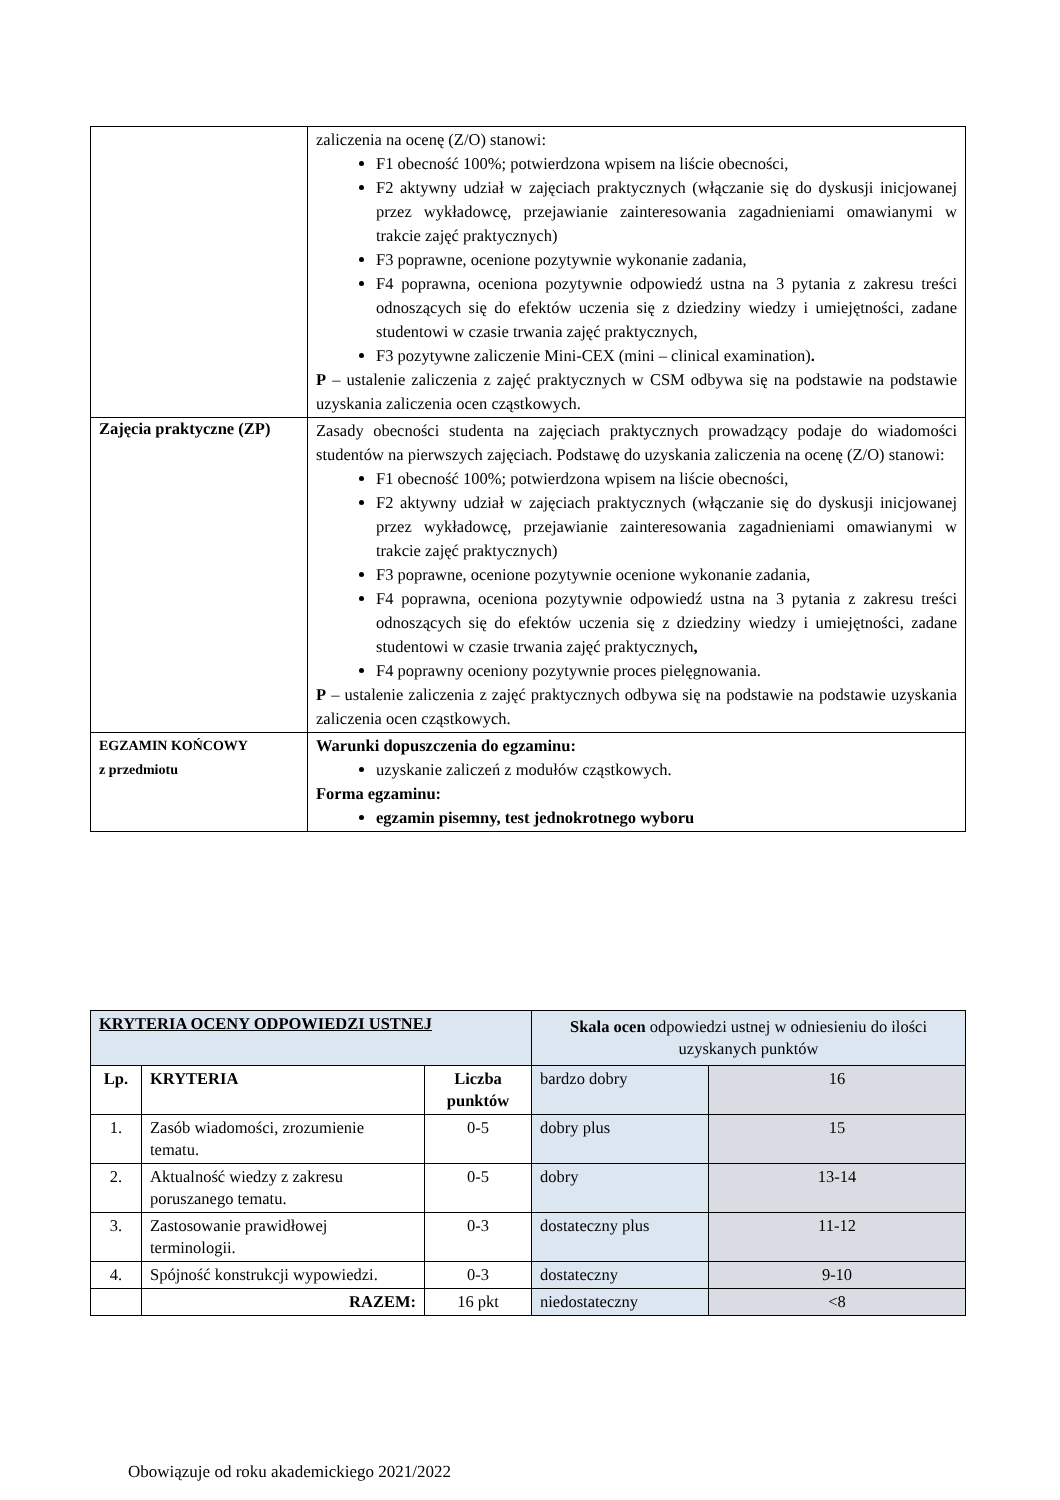| | zaliczenia na ocenę (Z/O) stanowi: F1 obecność 100%; potwierdzona wpisem na liście obecności, F2 aktywny udział w zajęciach praktycznych (włączanie się do dyskusji inicjowanej przez wykładowcę, przejawianie zainteresowania zagadnieniami omawianymi w trakcie zajęć praktycznych) F3 poprawne, ocenione pozytywnie wykonanie zadania, F4 poprawna, oceniona pozytywnie odpowiedź ustna na 3 pytania z zakresu treści odnoszących się do efektów uczenia się z dziedziny wiedzy i umiejętności, zadane studentowi w czasie trwania zajęć praktycznych, F3 pozytywne zaliczenie Mini-CEX (mini – clinical examination) . P – ustalenie zaliczenia z zajęć praktycznych w CSM odbywa się na podstawie na podstawie uzyskania zaliczenia ocen cząstkowych. |
| Zajęcia praktyczne (ZP) | Zasady obecności studenta na zajęciach praktycznych prowadzący podaje do wiadomości studentów na pierwszych zajęciach. Podstawę do uzyskania zaliczenia na ocenę (Z/O) stanowi: F1 obecność 100%; potwierdzona wpisem na liście obecności, F2 aktywny udział w zajęciach praktycznych (włączanie się do dyskusji inicjowanej przez wykładowcę, przejawianie zainteresowania zagadnieniami omawianymi w trakcie zajęć praktycznych) F3 poprawne, ocenione pozytywnie ocenione wykonanie zadania, F4 poprawna, oceniona pozytywnie odpowiedź ustna na 3 pytania z zakresu treści odnoszących się do efektów uczenia się z dziedziny wiedzy i umiejętności, zadane studentowi w czasie trwania zajęć praktycznych , F4 poprawny oceniony pozytywnie proces pielęgnowania. P – ustalenie zaliczenia z zajęć praktycznych odbywa się na podstawie na podstawie uzyskania zaliczenia ocen cząstkowych. |
| EGZAMIN KOŃCOWY z przedmiotu | Warunki dopuszczenia do egzaminu: uzyskanie zaliczeń z modułów cząstkowych. Forma egzaminu: egzamin pisemny, test jednokrotnego wyboru |
| KRYTERIA OCENY ODPOWIEDZI USTNEJ | | | Skala ocen odpowiedzi ustnej w odniesieniu do ilości uzyskanych punktów | |
| Lp. | KRYTERIA | Liczba punktów | | |
| | | | bardzo dobry | 16 |
| 1. | Zasób wiadomości, zrozumienie tematu. | 0-5 | dobry plus | 15 |
| 2. | Aktualność wiedzy z zakresu poruszanego tematu. | 0-5 | dobry | 13-14 |
| 3. | Zastosowanie prawidłowej terminologii. | 0-3 | dostateczny plus | 11-12 |
| 4. | Spójność konstrukcji wypowiedzi. | 0-3 | dostateczny | 9-10 |
| | RAZEM: | 16 pkt | niedostateczny | <8 |
Obowiązuje od roku akademickiego 2021/2022